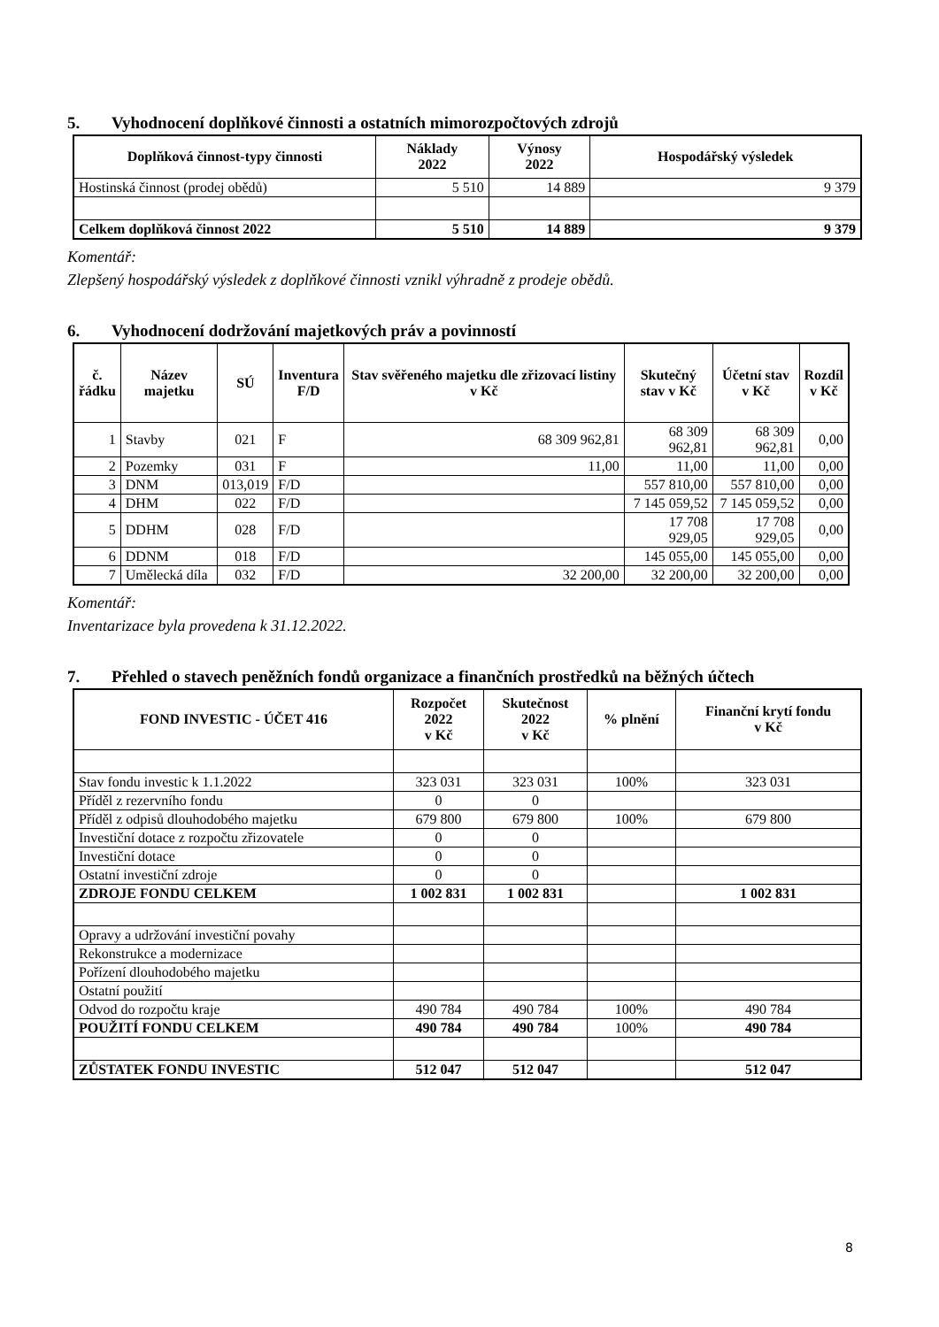5. Vyhodnocení doplňkové činnosti a ostatních mimorozpočtových zdrojů
| Doplňková činnost-typy činnosti | Náklady 2022 | Výnosy 2022 | Hospodářský výsledek |
| --- | --- | --- | --- |
| Hostinská činnost (prodej obědů) | 5 510 | 14 889 | 9 379 |
| Celkem doplňková činnost 2022 | 5 510 | 14 889 | 9 379 |
Komentář:
Zlepšený hospodářský výsledek z doplňkové činnosti vznikl výhradně z prodeje obědů.
6. Vyhodnocení dodržování majetkových práv a povinností
| č. řádku | Název majetku | SÚ | Inventura F/D | Stav svěřeného majetku dle zřizovací listiny v Kč | Skutečný stav v Kč | Účetní stav v Kč | Rozdíl v Kč |
| --- | --- | --- | --- | --- | --- | --- | --- |
| 1 | Stavby | 021 | F | 68 309 962,81 | 68 309 962,81 | 68 309 962,81 | 0,00 |
| 2 | Pozemky | 031 | F | 11,00 | 11,00 | 11,00 | 0,00 |
| 3 | DNM | 013,019 | F/D | | 557 810,00 | 557 810,00 | 0,00 |
| 4 | DHM | 022 | F/D | | 7 145 059,52 | 7 145 059,52 | 0,00 |
| 5 | DDHM | 028 | F/D | | 17 708 929,05 | 17 708 929,05 | 0,00 |
| 6 | DDNM | 018 | F/D | | 145 055,00 | 145 055,00 | 0,00 |
| 7 | Umělecká díla | 032 | F/D | 32 200,00 | 32 200,00 | 32 200,00 | 0,00 |
Komentář:
Inventarizace byla provedena k 31.12.2022.
7. Přehled o stavech peněžních fondů organizace a finančních prostředků na běžných účtech
| FOND INVESTIC - ÚČET 416 | Rozpočet 2022 v Kč | Skutečnost 2022 v Kč | % plnění | Finanční krytí fondu v Kč |
| --- | --- | --- | --- | --- |
| Stav fondu investic k 1.1.2022 | 323 031 | 323 031 | 100% | 323 031 |
| Příděl z rezervního fondu | 0 | 0 | | |
| Příděl z odpisů dlouhodobého majetku | 679 800 | 679 800 | 100% | 679 800 |
| Investiční dotace z rozpočtu zřizovatele | 0 | 0 | | |
| Investiční dotace | 0 | 0 | | |
| Ostatní investiční zdroje | 0 | 0 | | |
| ZDROJE FONDU CELKEM | 1 002 831 | 1 002 831 | | 1 002 831 |
| Opravy a udržování investiční povahy | | | | |
| Rekonstrukce a modernizace | | | | |
| Pořízení dlouhodobého majetku | | | | |
| Ostatní použití | | | | |
| Odvod do rozpočtu kraje | 490 784 | 490 784 | 100% | 490 784 |
| POUŽITÍ FONDU CELKEM | 490 784 | 490 784 | 100% | 490 784 |
| ZŮSTATEK FONDU INVESTIC | 512 047 | 512 047 | | 512 047 |
8